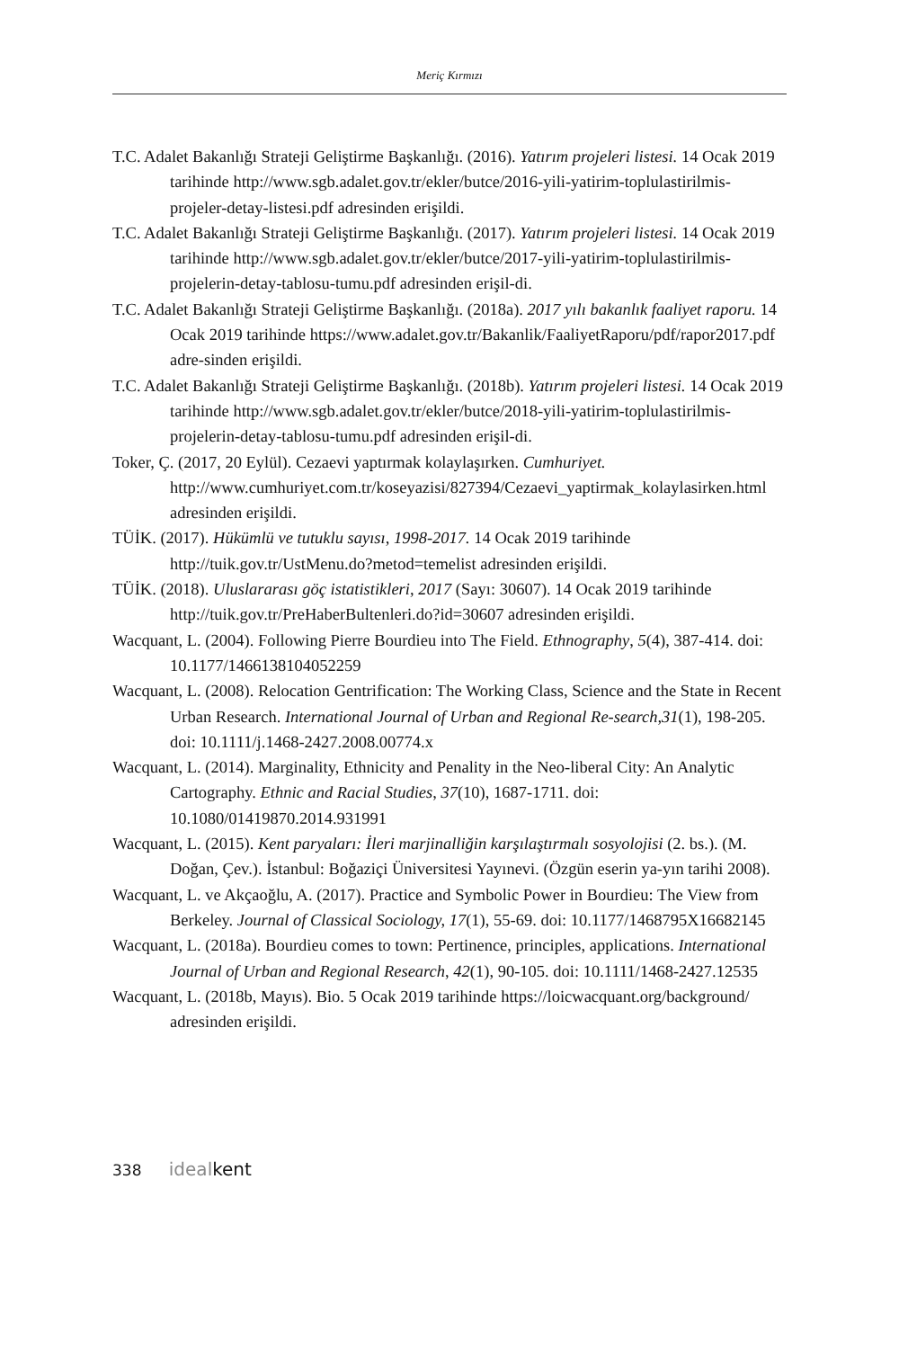Meriç Kırmızı
T.C. Adalet Bakanlığı Strateji Geliştirme Başkanlığı. (2016). Yatırım projeleri listesi. 14 Ocak 2019 tarihinde http://www.sgb.adalet.gov.tr/ekler/butce/2016-yili-yatirim-toplulastirilmis-projeler-detay-listesi.pdf adresinden erişildi.
T.C. Adalet Bakanlığı Strateji Geliştirme Başkanlığı. (2017). Yatırım projeleri listesi. 14 Ocak 2019 tarihinde http://www.sgb.adalet.gov.tr/ekler/butce/2017-yili-yatirim-toplulastirilmis-projelerin-detay-tablosu-tumu.pdf adresinden erişil-di.
T.C. Adalet Bakanlığı Strateji Geliştirme Başkanlığı. (2018a). 2017 yılı bakanlık faaliyet raporu. 14 Ocak 2019 tarihinde https://www.adalet.gov.tr/Bakanlik/FaaliyetRaporu/pdf/rapor2017.pdf adre-sinden erişildi.
T.C. Adalet Bakanlığı Strateji Geliştirme Başkanlığı. (2018b). Yatırım projeleri listesi. 14 Ocak 2019 tarihinde http://www.sgb.adalet.gov.tr/ekler/butce/2018-yili-yatirim-toplulastirilmis-projelerin-detay-tablosu-tumu.pdf adresinden erişil-di.
Toker, Ç. (2017, 20 Eylül). Cezaevi yaptırmak kolaylaşırken. Cumhuriyet. http://www.cumhuriyet.com.tr/koseyazisi/827394/Cezaevi_yaptirmak_kolaylasirken.html adresinden erişildi.
TÜİK. (2017). Hükümlü ve tutuklu sayısı, 1998-2017. 14 Ocak 2019 tarihinde http://tuik.gov.tr/UstMenu.do?metod=temelist adresinden erişildi.
TÜİK. (2018). Uluslararası göç istatistikleri, 2017 (Sayı: 30607). 14 Ocak 2019 tarihinde http://tuik.gov.tr/PreHaberBultenleri.do?id=30607 adresinden erişildi.
Wacquant, L. (2004). Following Pierre Bourdieu into The Field. Ethnography, 5(4), 387-414. doi: 10.1177/1466138104052259
Wacquant, L. (2008). Relocation Gentrification: The Working Class, Science and the State in Recent Urban Research. International Journal of Urban and Regional Re-search,31(1), 198-205. doi: 10.1111/j.1468-2427.2008.00774.x
Wacquant, L. (2014). Marginality, Ethnicity and Penality in the Neo-liberal City: An Analytic Cartography. Ethnic and Racial Studies, 37(10), 1687-1711. doi: 10.1080/01419870.2014.931991
Wacquant, L. (2015). Kent paryaları: İleri marjinalliğin karşılaştırmalı sosyolojisi (2. bs.). (M. Doğan, Çev.). İstanbul: Boğaziçi Üniversitesi Yayınevi. (Özgün eserin ya-yın tarihi 2008).
Wacquant, L. ve Akçaoğlu, A. (2017). Practice and Symbolic Power in Bourdieu: The View from Berkeley. Journal of Classical Sociology, 17(1), 55-69. doi: 10.1177/1468795X16682145
Wacquant, L. (2018a). Bourdieu comes to town: Pertinence, principles, applications. International Journal of Urban and Regional Research, 42(1), 90-105. doi: 10.1111/1468-2427.12535
Wacquant, L. (2018b, Mayıs). Bio. 5 Ocak 2019 tarihinde https://loicwacquant.org/background/ adresinden erişildi.
338 idealkent